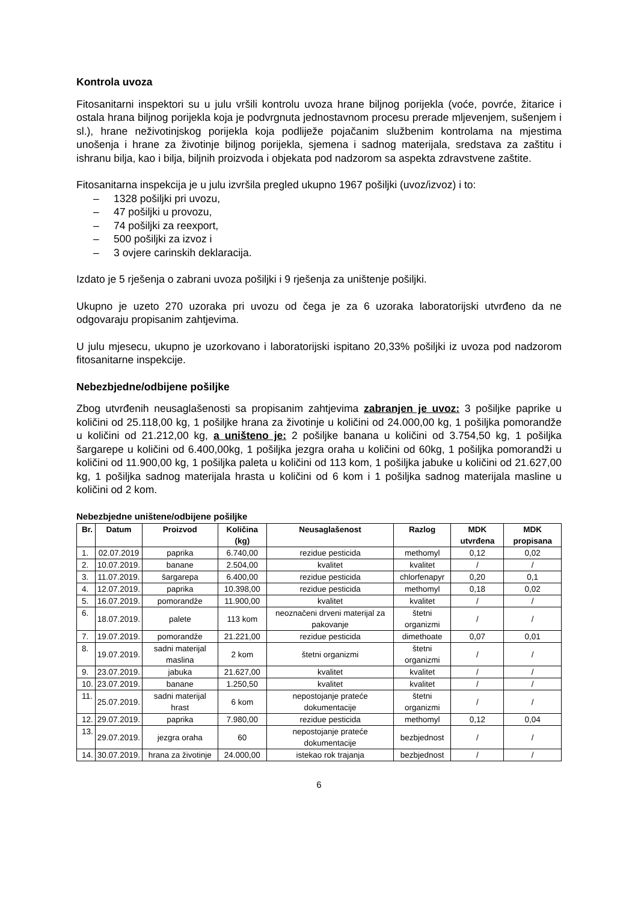Kontrola uvoza
Fitosanitarni inspektori su u julu vršili kontrolu uvoza hrane biljnog porijekla (voće, povrće, žitarice i ostala hrana biljnog porijekla koja je podvrgnuta jednostavnom procesu prerade mljevenjem, sušenjem i sl.), hrane neživotinjskog porijekla koja podliježe pojačanim službenim kontrolama na mjestima unošenja i hrane za životinje biljnog porijekla, sjemena i sadnog materijala, sredstava za zaštitu i ishranu bilja, kao i bilja, biljnih proizvoda i objekata pod nadzorom sa aspekta zdravstvene zaštite.
Fitosanitarna inspekcija je u julu izvršila pregled ukupno 1967 pošiljki (uvoz/izvoz) i to:
– 1328 pošiljki pri uvozu,
– 47 pošiljki u provozu,
– 74 pošiljki za reexport,
– 500 pošiljki za izvoz i
– 3 ovjere carinskih deklaracija.
Izdato je 5 rješenja o zabrani uvoza pošiljki i 9 rješenja za uništenje pošiljki.
Ukupno je uzeto 270 uzoraka pri uvozu od čega je za 6 uzoraka laboratorijski utvrđeno da ne odgovaraju propisanim zahtjevima.
U julu mjesecu, ukupno je uzorkovano i laboratorijski ispitano 20,33% pošiljki iz uvoza pod nadzorom fitosanitarne inspekcije.
Nebezbjedne/odbijene pošiljke
Zbog utvrđenih neusaglašenosti sa propisanim zahtjevima zabranjen je uvoz: 3 pošiljke paprike u količini od 25.118,00 kg, 1 pošiljke hrana za životinje u količini od 24.000,00 kg, 1 pošiljka pomorandže u količini od 21.212,00 kg, a uništeno je: 2 pošiljke banana u količini od 3.754,50 kg, 1 pošiljka šargarepe u količini od 6.400,00kg, 1 pošiljka jezgra oraha u količini od 60kg, 1 pošiljka pomorandži u količini od 11.900,00 kg, 1 pošiljka paleta u količini od 113 kom, 1 pošiljka jabuke u količini od 21.627,00 kg, 1 pošiljka sadnog materijala hrasta u količini od 6 kom i 1 pošiljka sadnog materijala masline u količini od 2 kom.
Nebezbjedne uništene/odbijene pošiljke
| Br. | Datum | Proizvod | Količina (kg) | Neusaglašenost | Razlog | MDK utvrđena | MDK propisana |
| --- | --- | --- | --- | --- | --- | --- | --- |
| 1. | 02.07.2019 | paprika | 6.740,00 | rezidue pesticida | methomyl | 0,12 | 0,02 |
| 2. | 10.07.2019. | banane | 2.504,00 | kvalitet | kvalitet | / | / |
| 3. | 11.07.2019. | šargarepa | 6.400,00 | rezidue pesticida | chlorfenapyr | 0,20 | 0,1 |
| 4. | 12.07.2019. | paprika | 10.398,00 | rezidue pesticida | methomyl | 0,18 | 0,02 |
| 5. | 16.07.2019. | pomorandže | 11.900,00 | kvalitet | kvalitet | / | / |
| 6. | 18.07.2019. | palete | 113 kom | neoznačeni drveni materijal za pakovanje | štetni organizmi | / | / |
| 7. | 19.07.2019. | pomorandže | 21.221,00 | rezidue pesticida | dimethoate | 0,07 | 0,01 |
| 8. | 19.07.2019. | sadni materijal maslina | 2 kom | štetni organizmi | štetni organizmi | / | / |
| 9. | 23.07.2019. | jabuka | 21.627,00 | kvalitet | kvalitet | / | / |
| 10. | 23.07.2019. | banane | 1.250,50 | kvalitet | kvalitet | / | / |
| 11. | 25.07.2019. | sadni materijal hrast | 6 kom | nepostojanje prateće dokumentacije | štetni organizmi | / | / |
| 12. | 29.07.2019. | paprika | 7.980,00 | rezidue pesticida | methomyl | 0,12 | 0,04 |
| 13. | 29.07.2019. | jezgra oraha | 60 | nepostojanje prateće dokumentacije | bezbjednost | / | / |
| 14. | 30.07.2019. | hrana za životinje | 24.000,00 | istekao rok trajanja | bezbjednost | / | / |
6